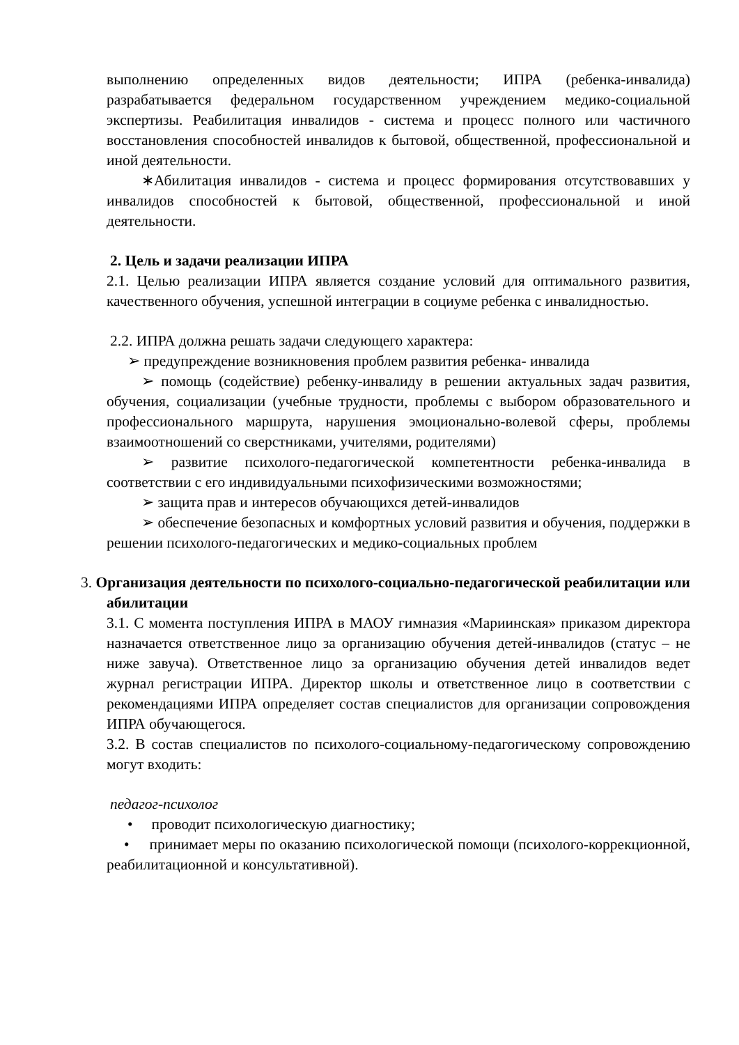выполнению определенных видов деятельности; ИПРА (ребенка-инвалида) разрабатывается федеральном государственном учреждением медико-социальной экспертизы. Реабилитация инвалидов - система и процесс полного или частичного восстановления способностей инвалидов к бытовой, общественной, профессиональной и иной деятельности.
∗Абилитация инвалидов - система и процесс формирования отсутствовавших у инвалидов способностей к бытовой, общественной, профессиональной и иной деятельности.
2. Цель и задачи реализации ИПРА
2.1. Целью реализации ИПРА является создание условий для оптимального развития, качественного обучения, успешной интеграции в социуме ребенка с инвалидностью.
2.2. ИПРА должна решать задачи следующего характера:
➢ предупреждение возникновения проблем развития ребенка- инвалида
➢ помощь (содействие) ребенку-инвалиду в решении актуальных задач развития, обучения, социализации (учебные трудности, проблемы с выбором образовательного и профессионального маршрута, нарушения эмоционально-волевой сферы, проблемы взаимоотношений со сверстниками, учителями, родителями)
➢ развитие психолого-педагогической компетентности ребенка-инвалида в соответствии с его индивидуальными психофизическими возможностями;
➢ защита прав и интересов обучающихся детей-инвалидов
➢ обеспечение безопасных и комфортных условий развития и обучения, поддержки в решении психолого-педагогических и медико-социальных проблем
3. Организация деятельности по психолого-социально-педагогической реабилитации или абилитации
3.1. С момента поступления ИПРА в МАОУ гимназия «Мариинская» приказом директора назначается ответственное лицо за организацию обучения детей-инвалидов (статус – не ниже завуча). Ответственное лицо за организацию обучения детей инвалидов ведет журнал регистрации ИПРА. Директор школы и ответственное лицо в соответствии с рекомендациями ИПРА определяет состав специалистов для организации сопровождения ИПРА обучающегося.
3.2. В состав специалистов по психолого-социальному-педагогическому сопровождению могут входить:
педагог-психолог
• проводит психологическую диагностику;
• принимает меры по оказанию психологической помощи (психолого-коррекционной, реабилитационной и консультативной).